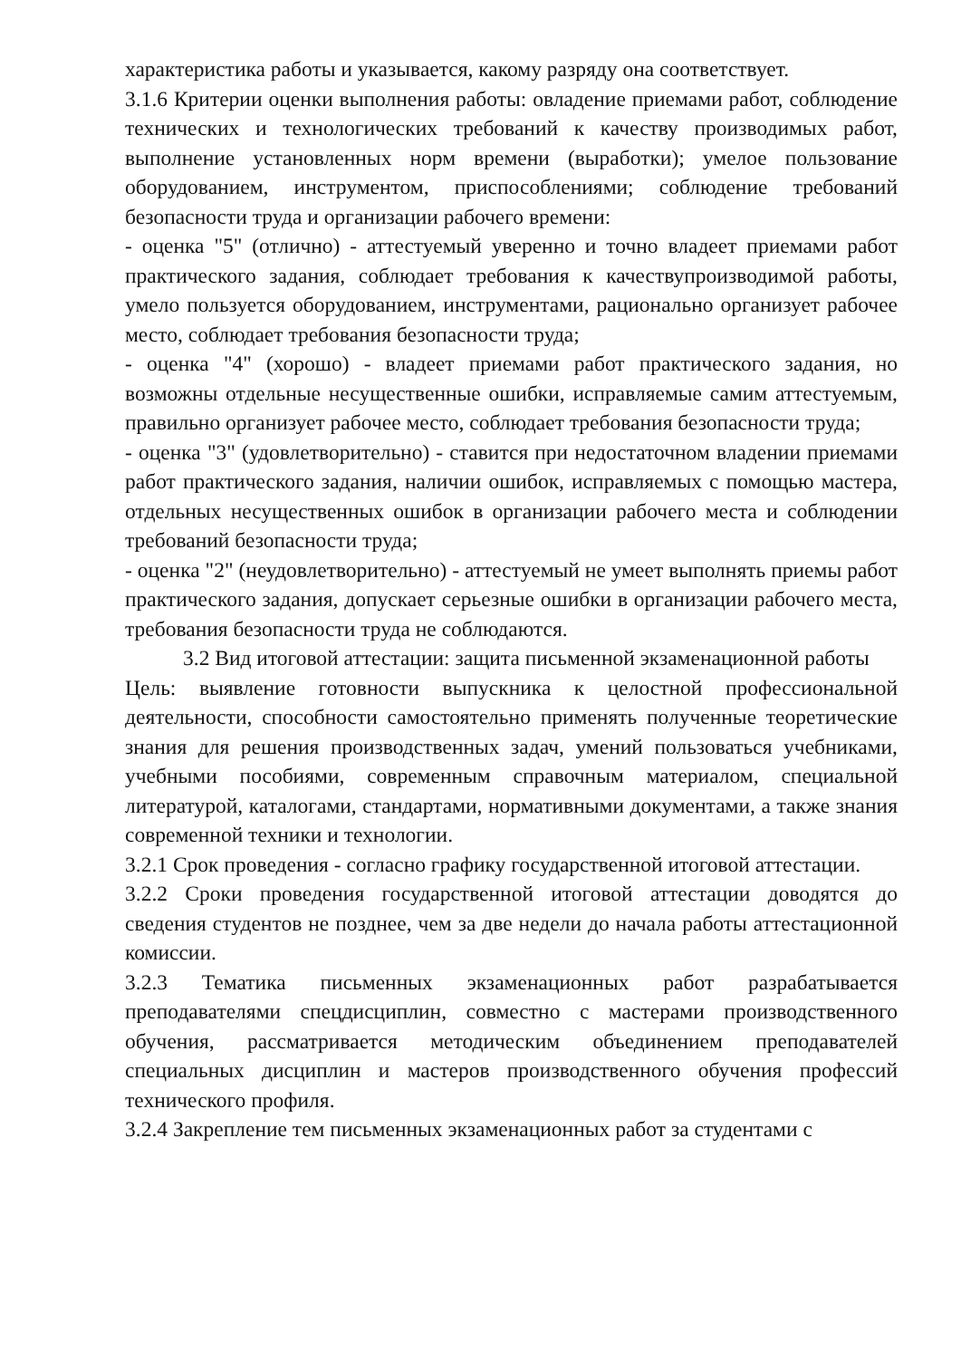характеристика работы и указывается, какому разряду она соответствует.
3.1.6 Критерии оценки выполнения работы: овладение приемами работ, соблюдение технических и технологических требований к качеству производимых работ, выполнение установленных норм времени (выработки); умелое пользование оборудованием, инструментом, приспособлениями; соблюдение требований безопасности труда и организации рабочего времени:
- оценка "5" (отлично) - аттестуемый уверенно и точно владеет приемами работ практического задания, соблюдает требования к качествупроизводимой работы, умело пользуется оборудованием, инструментами, рационально организует рабочее место, соблюдает требования безопасности труда;
- оценка "4" (хорошо) - владеет приемами работ практического задания, но возможны отдельные несущественные ошибки, исправляемые самим аттестуемым, правильно организует рабочее место, соблюдает требования безопасности труда;
- оценка "3" (удовлетворительно) - ставится при недостаточном владении приемами работ практического задания, наличии ошибок, исправляемых с помощью мастера, отдельных несущественных ошибок в организации рабочего места и соблюдении требований безопасности труда;
- оценка "2" (неудовлетворительно) - аттестуемый не умеет выполнять приемы работ практического задания, допускает серьезные ошибки в организации рабочего места, требования безопасности труда не соблюдаются.
3.2 Вид итоговой аттестации: защита письменной экзаменационной работы
Цель: выявление готовности выпускника к целостной профессиональной деятельности, способности самостоятельно применять полученные теоретические знания для решения производственных задач, умений пользоваться учебниками, учебными пособиями, современным справочным материалом, специальной литературой, каталогами, стандартами, нормативными документами, а также знания современной техники и технологии.
3.2.1 Срок проведения - согласно графику государственной итоговой аттестации.
3.2.2 Сроки проведения государственной итоговой аттестации доводятся до сведения студентов не позднее, чем за две недели до начала работы аттестационной комиссии.
3.2.3 Тематика письменных экзаменационных работ разрабатывается преподавателями спецдисциплин, совместно с мастерами производственного обучения, рассматривается методическим объединением преподавателей специальных дисциплин и мастеров производственного обучения профессий технического профиля.
3.2.4 Закрепление тем письменных экзаменационных работ за студентами с